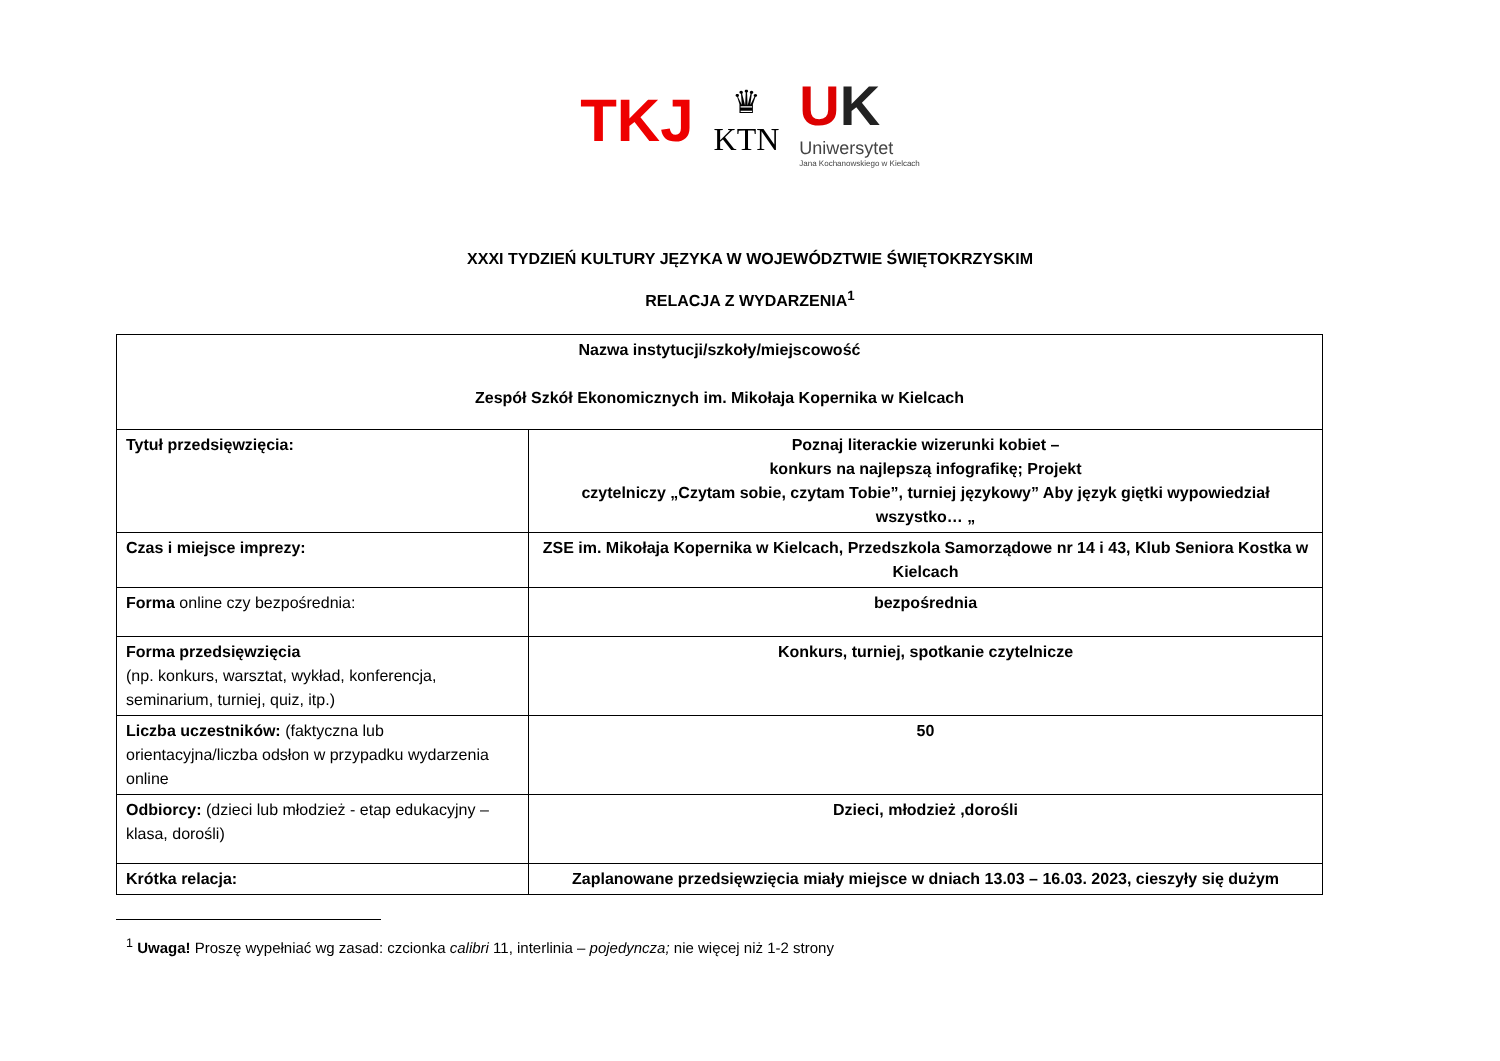TKJ
♛
KTN
UK
Uniwersytet
Jana Kochanowskiego w Kielcach
XXXI TYDZIEŃ KULTURY JĘZYKA W WOJEWÓDZTWIE ŚWIĘTOKRZYSKIM
RELACJA Z WYDARZENIA<sup>1</sup>
| Nazwa instytucji/szkoły/miejscowość Zespół Szkół Ekonomicznych im. Mikołaja Kopernika w Kielcach | |
| Tytuł przedsięwzięcia: | Poznaj literackie wizerunki kobiet – konkurs na najlepszą infografikę; Projekt czytelniczy „Czytam sobie, czytam Tobie”, turniej językowy” Aby język giętki wypowiedział wszystko… „ |
| Czas i miejsce imprezy: | ZSE im. Mikołaja Kopernika w Kielcach, Przedszkola Samorządowe nr 14 i 43, Klub Seniora Kostka w Kielcach |
| Forma online czy bezpośrednia: | bezpośrednia |
| Forma przedsięwzięcia (np. konkurs, warsztat, wykład, konferencja, seminarium, turniej, quiz, itp.) | Konkurs, turniej, spotkanie czytelnicze |
| Liczba uczestników: (faktyczna lub orientacyjna/liczba odsłon w przypadku wydarzenia online | 50 |
| Odbiorcy: (dzieci lub młodzież - etap edukacyjny – klasa, dorośli) | Dzieci, młodzież ,dorośli |
| Krótka relacja: | Zaplanowane przedsięwzięcia miały miejsce w dniach 13.03 – 16.03. 2023, cieszyły się dużym |
<sup>1</sup> Uwaga! Proszę wypełniać wg zasad: czcionka calibri 11, interlinia – pojedyncza; nie więcej niż 1-2 strony